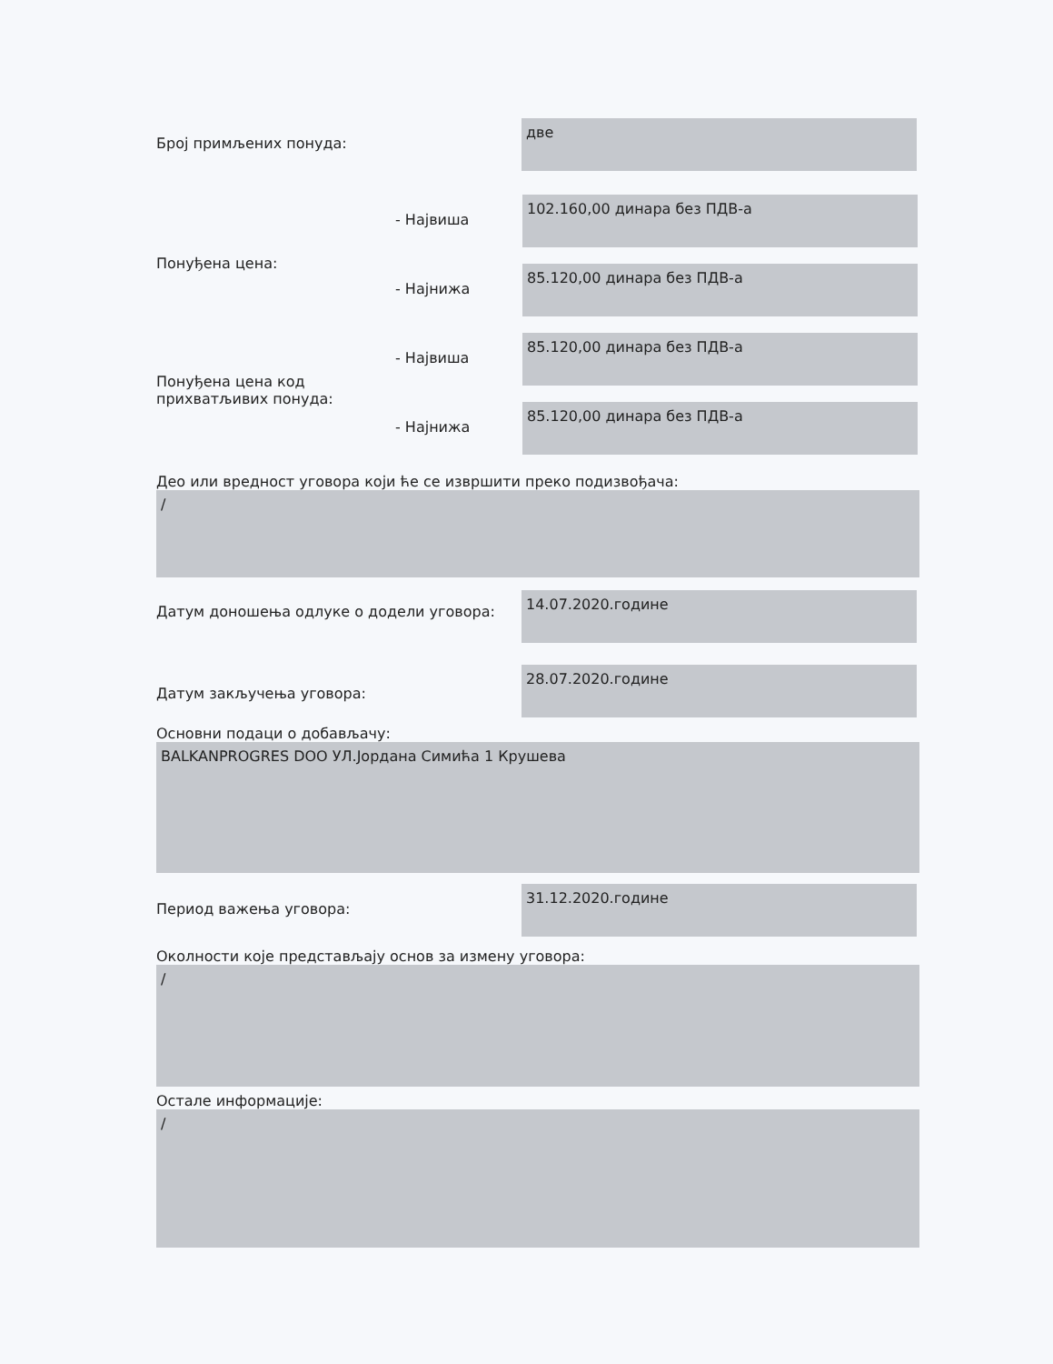Број примљених понуда:
две
Понуђена цена:
- Највиша
102.160,00 динара без ПДВ-а
- Најнижа
85.120,00 динара без ПДВ-а
Понуђена цена код прихватљивих понуда:
- Највиша
85.120,00 динара без ПДВ-а
- Најнижа
85.120,00 динара без ПДВ-а
Део или вредност уговора који ће се извршити преко подизвођача:
/
Датум доношења одлуке о додели уговора:
14.07.2020.године
Датум закључења уговора:
28.07.2020.године
Основни подаци о добављачу:
BALKANPROGRES DOO УЛ.Јордана Симића 1 Крушева
Период важења уговора:
31.12.2020.године
Околности које представљају основ за измену уговора:
/
Остале информације:
/